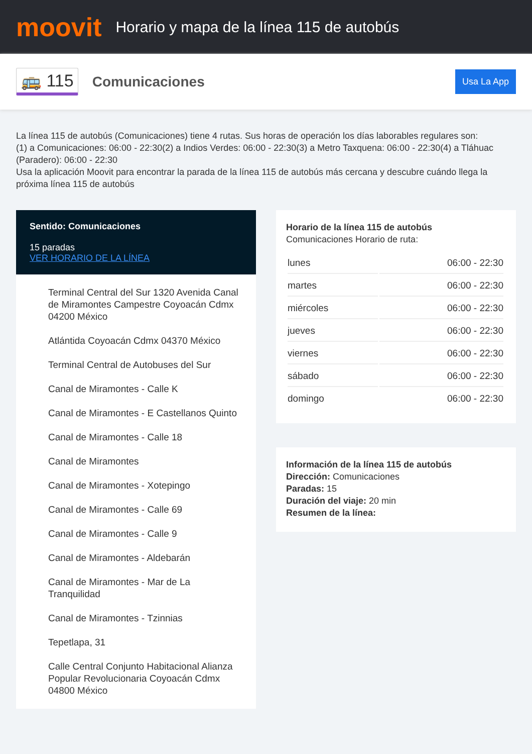moovit
Horario y mapa de la línea 115 de autobús
🚌 115
Comunicaciones
Usa La App
La línea 115 de autobús (Comunicaciones) tiene 4 rutas. Sus horas de operación los días laborables regulares son:
(1) a Comunicaciones: 06:00 - 22:30(2) a Indios Verdes: 06:00 - 22:30(3) a Metro Taxquena: 06:00 - 22:30(4) a Tláhuac (Paradero): 06:00 - 22:30
Usa la aplicación Moovit para encontrar la parada de la línea 115 de autobús más cercana y descubre cuándo llega la próxima línea 115 de autobús
Sentido: Comunicaciones
15 paradas
VER HORARIO DE LA LÍNEA
Terminal Central del Sur 1320 Avenida Canal de Miramontes Campestre Coyoacán Cdmx 04200 México
Atlántida Coyoacán Cdmx 04370 México
Terminal Central de Autobuses del Sur
Canal de Miramontes - Calle K
Canal de Miramontes - E Castellanos Quinto
Canal de Miramontes - Calle 18
Canal de Miramontes
Canal de Miramontes - Xotepingo
Canal de Miramontes - Calle 69
Canal de Miramontes - Calle 9
Canal de Miramontes - Aldebarán
Canal de Miramontes - Mar de La Tranquilidad
Canal de Miramontes - Tzinnias
Tepetlapa, 31
Calle Central Conjunto Habitacional Alianza Popular Revolucionaria Coyoacán Cdmx 04800 México
Horario de la línea 115 de autobús
Comunicaciones Horario de ruta:
| lunes | 06:00 - 22:30 |
| martes | 06:00 - 22:30 |
| miércoles | 06:00 - 22:30 |
| jueves | 06:00 - 22:30 |
| viernes | 06:00 - 22:30 |
| sábado | 06:00 - 22:30 |
| domingo | 06:00 - 22:30 |
Información de la línea 115 de autobús
Dirección: Comunicaciones
Paradas: 15
Duración del viaje: 20 min
Resumen de la línea: